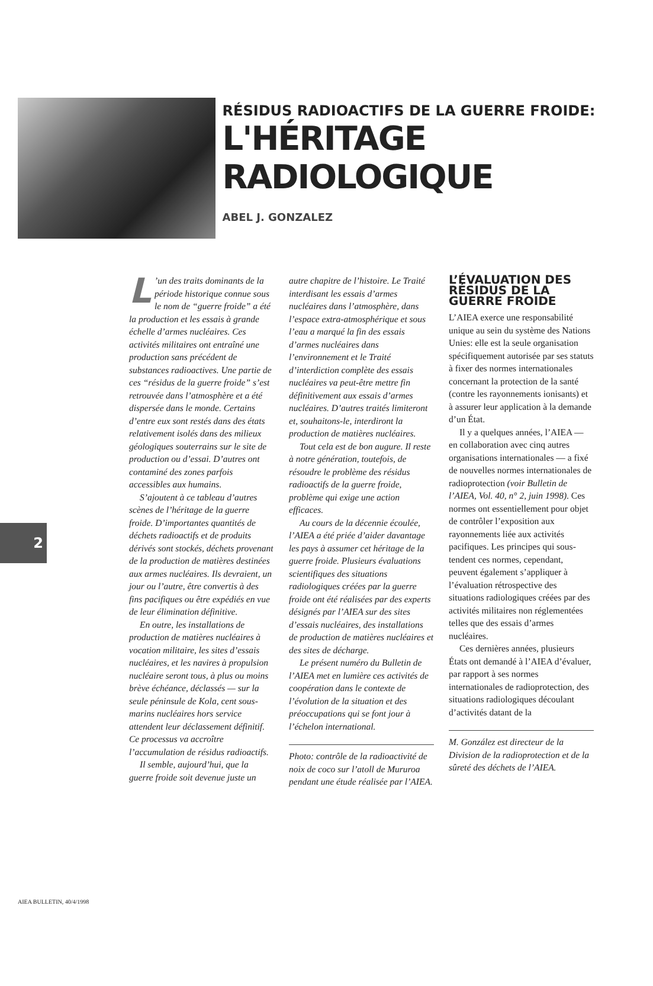RÉSIDUS RADIOACTIFS DE LA GUERRE FROIDE:
L'HÉRITAGE RADIOLOGIQUE
ABEL J. GONZALEZ
2
L’un des traits dominants de la période historique connue sous le nom de “guerre froide” a été la production et les essais à grande échelle d’armes nucléaires. Ces activités militaires ont entraîné une production sans précédent de substances radioactives. Une partie de ces “résidus de la guerre froide” s’est retrouvée dans l’atmosphère et a été dispersée dans le monde. Certains d’entre eux sont restés dans des états relativement isolés dans des milieux géologiques souterrains sur le site de production ou d’essai. D’autres ont contaminé des zones parfois accessibles aux humains.
S’ajoutent à ce tableau d’autres scènes de l’héritage de la guerre froide. D’importantes quantités de déchets radioactifs et de produits dérivés sont stockés, déchets provenant de la production de matières destinées aux armes nucléaires. Ils devraient, un jour ou l’autre, être convertis à des fins pacifiques ou être expédiés en vue de leur élimination définitive.
En outre, les installations de production de matières nucléaires à vocation militaire, les sites d’essais nucléaires, et les navires à propulsion nucléaire seront tous, à plus ou moins brève échéance, déclassés — sur la seule péninsule de Kola, cent sous-marins nucléaires hors service attendent leur déclassement définitif. Ce processus va accroître l’accumulation de résidus radioactifs.
Il semble, aujourd’hui, que la guerre froide soit devenue juste un
autre chapitre de l’histoire. Le Traité interdisant les essais d’armes nucléaires dans l’atmosphère, dans l’espace extra-atmosphérique et sous l’eau a marqué la fin des essais d’armes nucléaires dans l’environnement et le Traité d’interdiction complète des essais nucléaires va peut-être mettre fin définitivement aux essais d’armes nucléaires. D’autres traités limiteront et, souhaitons-le, interdiront la production de matières nucléaires.
Tout cela est de bon augure. Il reste à notre génération, toutefois, de résoudre le problème des résidus radioactifs de la guerre froide, problème qui exige une action efficaces.
Au cours de la décennie écoulée, l’AIEA a été priée d’aider davantage les pays à assumer cet héritage de la guerre froide. Plusieurs évaluations scientifiques des situations radiologiques créées par la guerre froide ont été réalisées par des experts désignés par l’AIEA sur des sites d’essais nucléaires, des installations de production de matières nucléaires et des sites de décharge.
Le présent numéro du Bulletin de l’AIEA met en lumière ces activités de coopération dans le contexte de l’évolution de la situation et des préoccupations qui se font jour à l’échelon international.
Photo: contrôle de la radioactivité de noix de coco sur l’atoll de Mururoa pendant une étude réalisée par l’AIEA.
L’ÉVALUATION DES RÉSIDUS DE LA GUERRE FROIDE
L’AIEA exerce une responsabilité unique au sein du système des Nations Unies: elle est la seule organisation spécifiquement autorisée par ses statuts à fixer des normes internationales concernant la protection de la santé (contre les rayonnements ionisants) et à assurer leur application à la demande d’un État.
Il y a quelques années, l’AIEA — en collaboration avec cinq autres organisations internationales — a fixé de nouvelles normes internationales de radioprotection (voir Bulletin de l’AIEA, Vol. 40, n° 2, juin 1998). Ces normes ont essentiellement pour objet de contrôler l’exposition aux rayonnements liée aux activités pacifiques. Les principes qui sous-tendent ces normes, cependant, peuvent également s’appliquer à l’évaluation rétrospective des situations radiologiques créées par des activités militaires non réglementées telles que des essais d’armes nucléaires.
Ces dernières années, plusieurs États ont demandé à l’AIEA d’évaluer, par rapport à ses normes internationales de radioprotection, des situations radiologiques découlant d’activités datant de la
M. González est directeur de la Division de la radioprotection et de la sûreté des déchets de l’AIEA.
AIEA BULLETIN, 40/4/1998